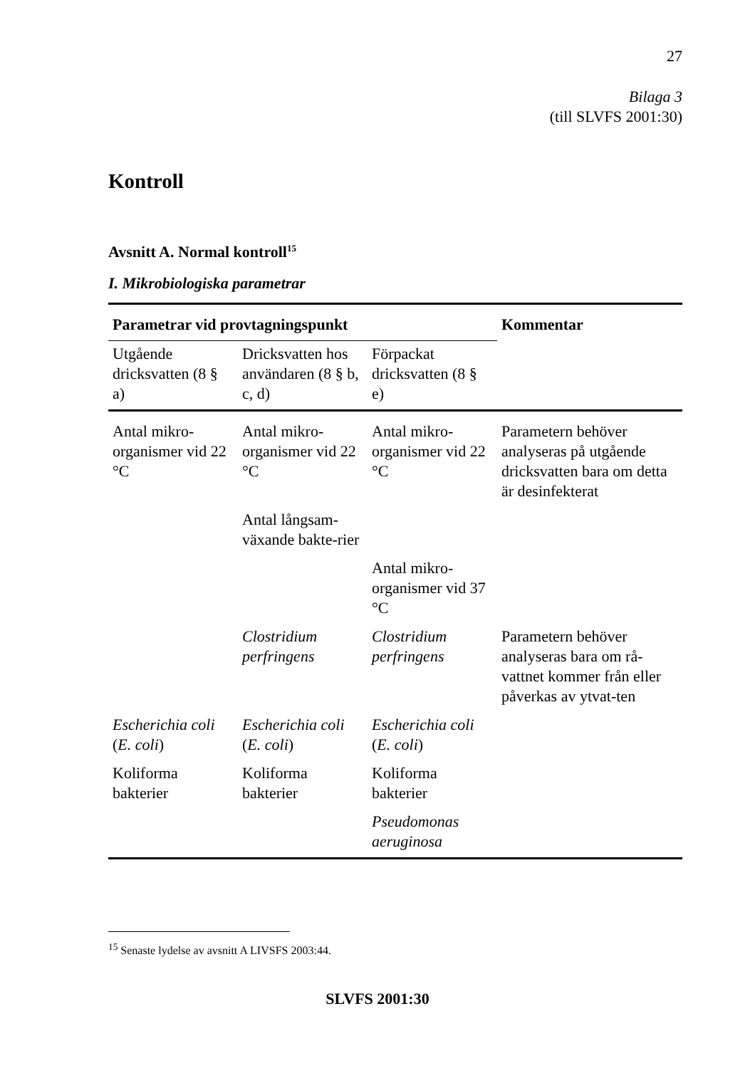27
Bilaga 3
(till SLVFS 2001:30)
Kontroll
Avsnitt A. Normal kontroll<sup>15</sup>
I. Mikrobiologiska parametrar
| Parametrar vid provtagningspunkt | | | Kommentar |
| --- | --- | --- | --- |
| Utgående dricksvatten (8 § a) | Dricksvatten hos användaren (8 § b, c, d) | Förpackat dricksvatten (8 § e) | |
| Antal mikro-organismer vid 22 °C | Antal mikro-organismer vid 22 °C | Antal mikro-organismer vid 22 °C | Parametern behöver analyseras på utgående dricksvatten bara om detta är desinfekterat |
| | Antal långsam-växande bakte-rier | | |
| | | Antal mikro-organismer vid 37 °C | |
| | Clostridium perfringens | Clostridium perfringens | Parametern behöver analyseras bara om rå-vattnet kommer från eller påverkas av ytvat-ten |
| Escherichia coli ( E. coli ) | Escherichia coli ( E. coli ) | Escherichia coli ( E. coli ) | |
| Koliforma bakterier | Koliforma bakterier | Koliforma bakterier | |
| | | Pseudomonas aeruginosa | |
<sup>15</sup> Senaste lydelse av avsnitt A LIVSFS 2003:44.
SLVFS 2001:30